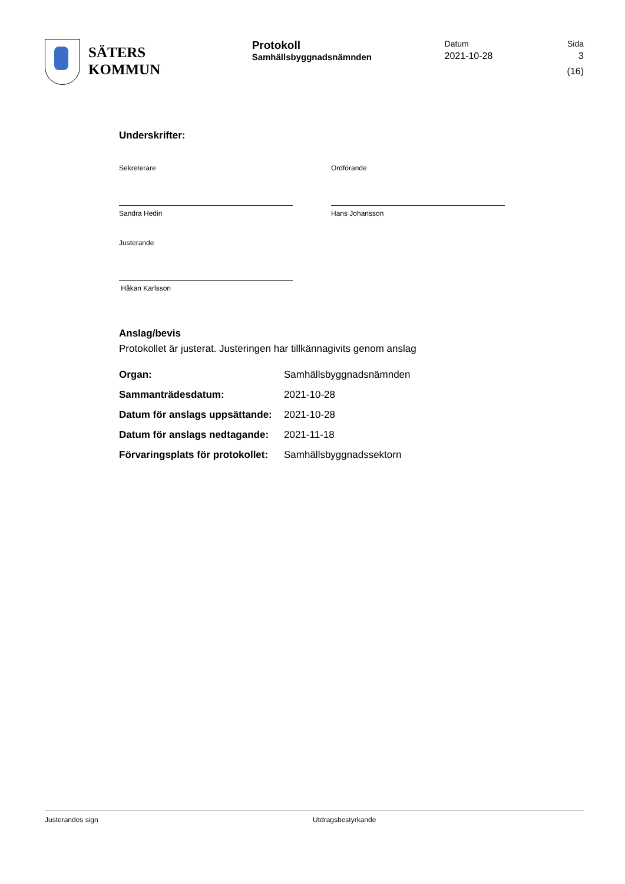SÄTERS
KOMMUN
Protokoll
Samhällsbyggnadsnämnden
Datum
2021-10-28
Sida
3 (16)
Underskrifter:
Sekreterare
Sandra Hedin
Ordförande
Hans Johansson
Justerande
Håkan Karlsson
Anslag/bevis
Protokollet är justerat. Justeringen har tillkännagivits genom anslag
| Organ: | Samhällsbyggnadsnämnden |
| Sammanträdesdatum: | 2021-10-28 |
| Datum för anslags uppsättande: | 2021-10-28 |
| Datum för anslags nedtagande: | 2021-11-18 |
| Förvaringsplats för protokollet: | Samhällsbyggnadssektorn |
Justerandes sign Utdragsbestyrkande